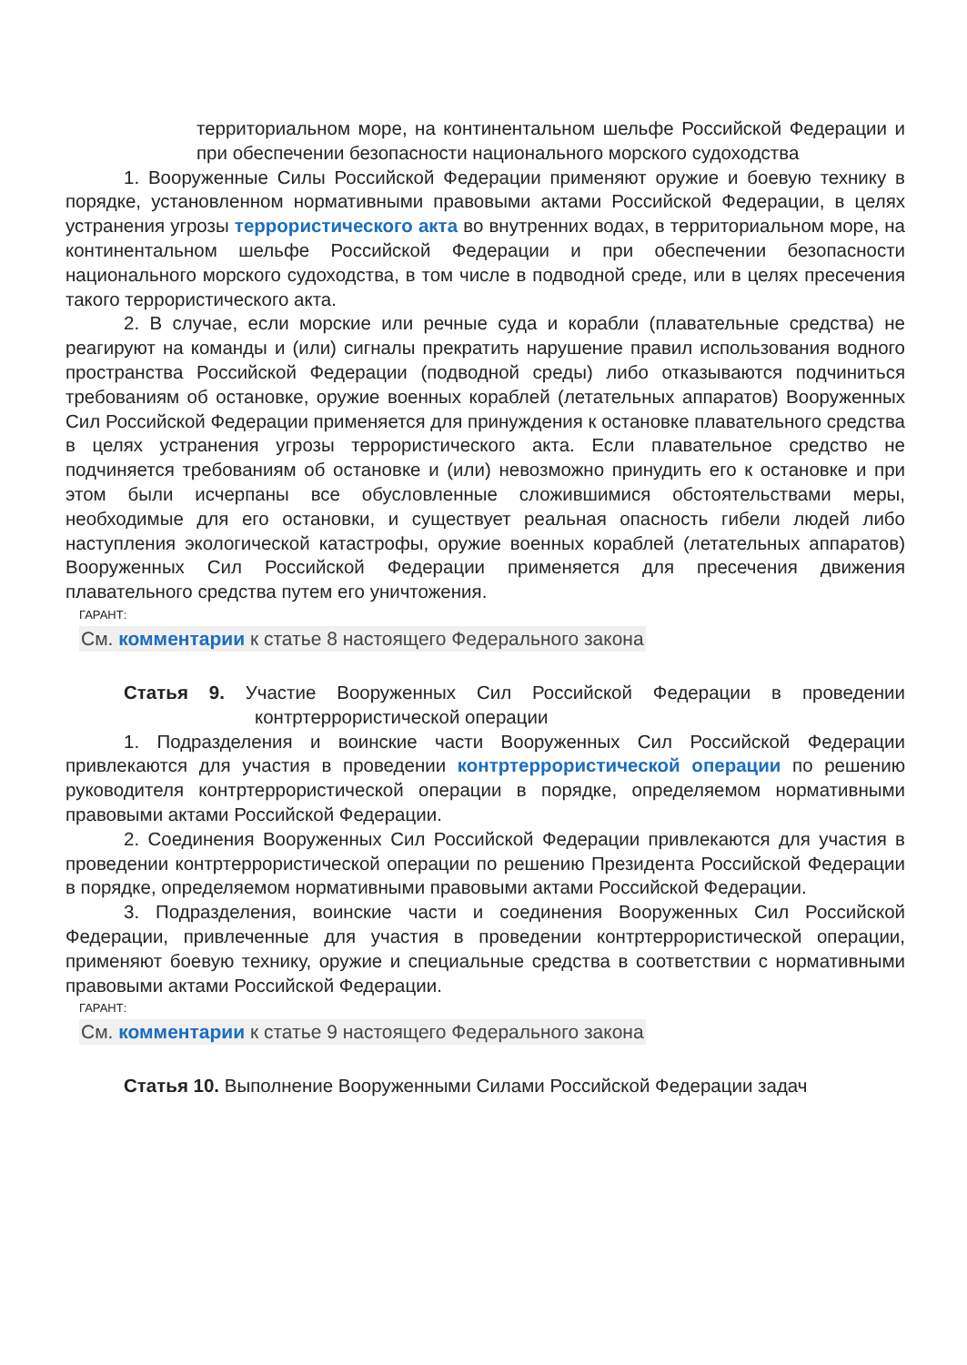территориальном море, на континентальном шельфе Российской Федерации и при обеспечении безопасности национального морского судоходства
1. Вооруженные Силы Российской Федерации применяют оружие и боевую технику в порядке, установленном нормативными правовыми актами Российской Федерации, в целях устранения угрозы террористического акта во внутренних водах, в территориальном море, на континентальном шельфе Российской Федерации и при обеспечении безопасности национального морского судоходства, в том числе в подводной среде, или в целях пресечения такого террористического акта.
2. В случае, если морские или речные суда и корабли (плавательные средства) не реагируют на команды и (или) сигналы прекратить нарушение правил использования водного пространства Российской Федерации (подводной среды) либо отказываются подчиниться требованиям об остановке, оружие военных кораблей (летательных аппаратов) Вооруженных Сил Российской Федерации применяется для принуждения к остановке плавательного средства в целях устранения угрозы террористического акта. Если плавательное средство не подчиняется требованиям об остановке и (или) невозможно принудить его к остановке и при этом были исчерпаны все обусловленные сложившимися обстоятельствами меры, необходимые для его остановки, и существует реальная опасность гибели людей либо наступления экологической катастрофы, оружие военных кораблей (летательных аппаратов) Вооруженных Сил Российской Федерации применяется для пресечения движения плавательного средства путем его уничтожения.
ГАРАНТ:
См. комментарии к статье 8 настоящего Федерального закона
Статья 9. Участие Вооруженных Сил Российской Федерации в проведении контртеррористической операции
1. Подразделения и воинские части Вооруженных Сил Российской Федерации привлекаются для участия в проведении контртеррористической операции по решению руководителя контртеррористической операции в порядке, определяемом нормативными правовыми актами Российской Федерации.
2. Соединения Вооруженных Сил Российской Федерации привлекаются для участия в проведении контртеррористической операции по решению Президента Российской Федерации в порядке, определяемом нормативными правовыми актами Российской Федерации.
3. Подразделения, воинские части и соединения Вооруженных Сил Российской Федерации, привлеченные для участия в проведении контртеррористической операции, применяют боевую технику, оружие и специальные средства в соответствии с нормативными правовыми актами Российской Федерации.
ГАРАНТ:
См. комментарии к статье 9 настоящего Федерального закона
Статья 10. Выполнение Вооруженными Силами Российской Федерации задач